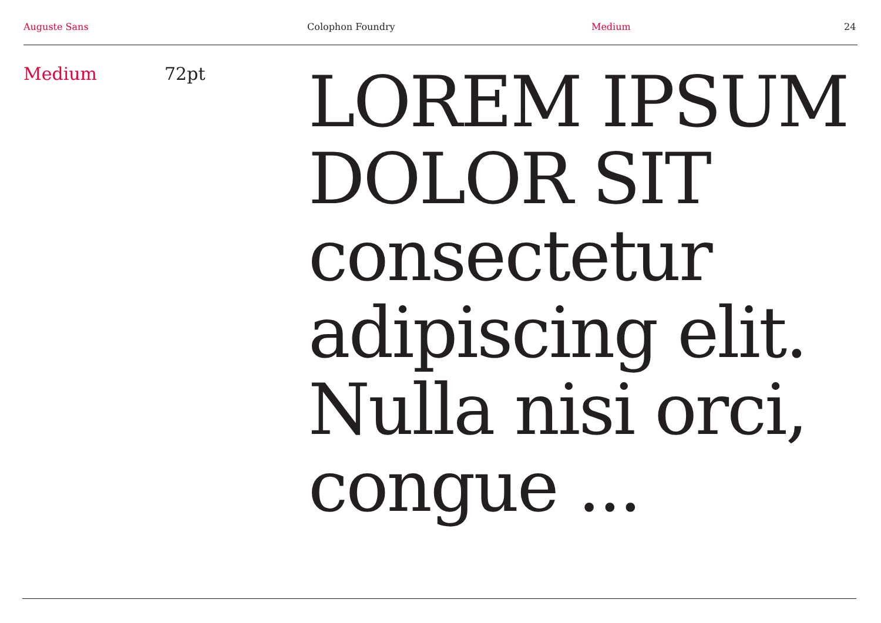Auguste Sans Colophon Foundry Medium 24
Medium 72pt
LOREM IPSUM
DOLOR SIT
consectetur
adipiscing elit.
Nulla nisi orci,
congue ...